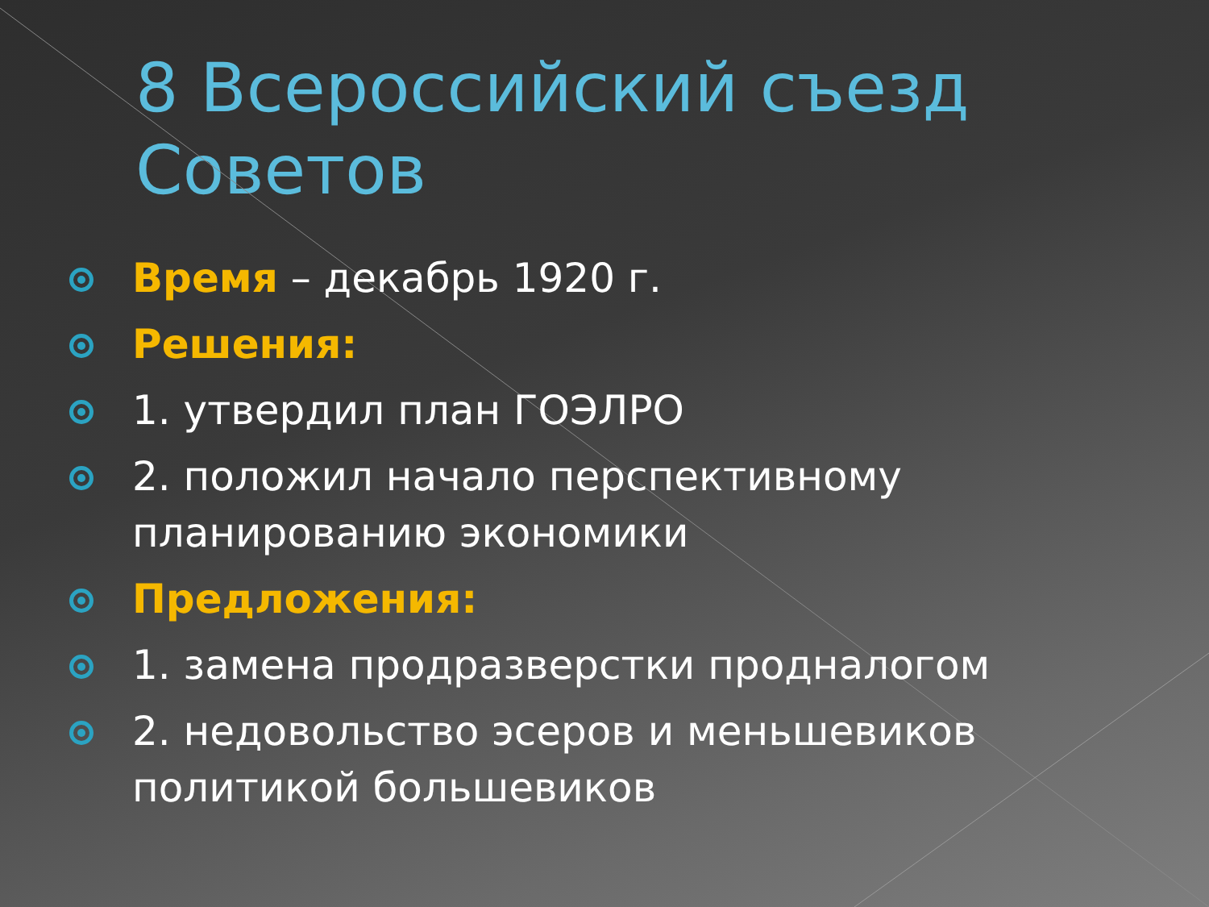8 Всероссийский съезд Советов
Время – декабрь 1920 г.
Решения:
1. утвердил план ГОЭЛРО
2. положил начало перспективному планированию экономики
Предложения:
1. замена продразверстки продналогом
2. недовольство эсеров и меньшевиков политикой большевиков